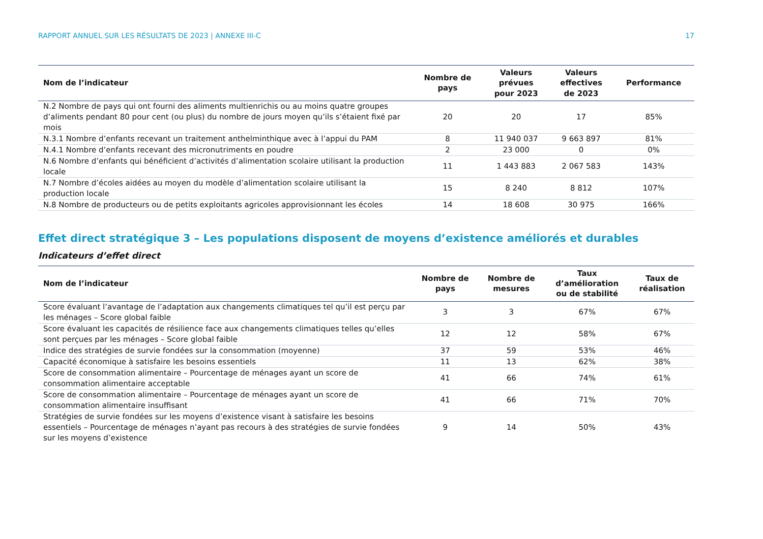RAPPORT ANNUEL SUR LES RÉSULTATS DE 2023 | ANNEXE III-C 17
| Nom de l’indicateur | Nombre de pays | Valeurs prévues pour 2023 | Valeurs effectives de 2023 | Performance |
| --- | --- | --- | --- | --- |
| N.2 Nombre de pays qui ont fourni des aliments multienrichis ou au moins quatre groupes d’aliments pendant 80 pour cent (ou plus) du nombre de jours moyen qu’ils s’étaient fixé par mois | 20 | 20 | 17 | 85% |
| N.3.1 Nombre d’enfants recevant un traitement anthelminthique avec à l’appui du PAM | 8 | 11 940 037 | 9 663 897 | 81% |
| N.4.1 Nombre d’enfants recevant des micronutriments en poudre | 2 | 23 000 | 0 | 0% |
| N.6 Nombre d’enfants qui bénéficient d’activités d’alimentation scolaire utilisant la production locale | 11 | 1 443 883 | 2 067 583 | 143% |
| N.7 Nombre d’écoles aidées au moyen du modèle d’alimentation scolaire utilisant la production locale | 15 | 8 240 | 8 812 | 107% |
| N.8 Nombre de producteurs ou de petits exploitants agricoles approvisionnant les écoles | 14 | 18 608 | 30 975 | 166% |
Effet direct stratégique 3 – Les populations disposent de moyens d’existence améliorés et durables
Indicateurs d’effet direct
| Nom de l’indicateur | Nombre de pays | Nombre de mesures | Taux d’amélioration ou de stabilité | Taux de réalisation |
| --- | --- | --- | --- | --- |
| Score évaluant l’avantage de l’adaptation aux changements climatiques tel qu’il est perçu par les ménages – Score global faible | 3 | 3 | 67% | 67% |
| Score évaluant les capacités de résilience face aux changements climatiques telles qu’elles sont perçues par les ménages – Score global faible | 12 | 12 | 58% | 67% |
| Indice des stratégies de survie fondées sur la consommation (moyenne) | 37 | 59 | 53% | 46% |
| Capacité économique à satisfaire les besoins essentiels | 11 | 13 | 62% | 38% |
| Score de consommation alimentaire – Pourcentage de ménages ayant un score de consommation alimentaire acceptable | 41 | 66 | 74% | 61% |
| Score de consommation alimentaire – Pourcentage de ménages ayant un score de consommation alimentaire insuffisant | 41 | 66 | 71% | 70% |
| Stratégies de survie fondées sur les moyens d’existence visant à satisfaire les besoins essentiels – Pourcentage de ménages n’ayant pas recours à des stratégies de survie fondées sur les moyens d’existence | 9 | 14 | 50% | 43% |